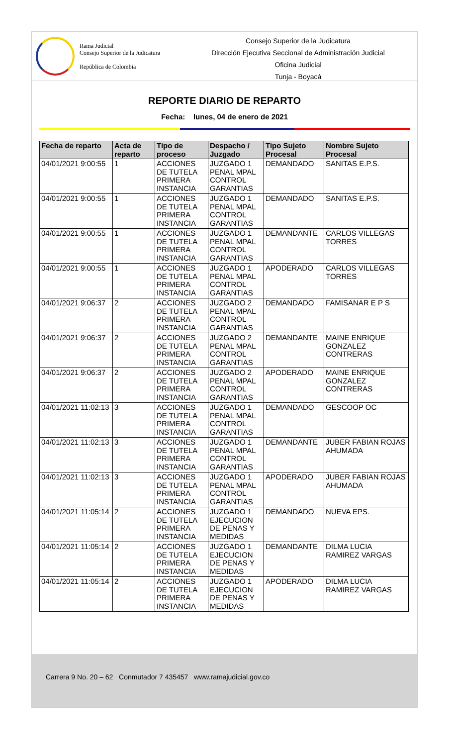Rama Judicial
Consejo Superior de la Judicatura
República de Colombia
Consejo Superior de la Judicatura
Dirección Ejecutiva Seccional de Administración Judicial
Oficina Judicial
Tunja - Boyacá
REPORTE DIARIO DE REPARTO
Fecha: lunes, 04 de enero de 2021
| Fecha de reparto | Acta de reparto | Tipo de proceso | Despacho / Juzgado | Tipo Sujeto Procesal | Nombre Sujeto Procesal |
| --- | --- | --- | --- | --- | --- |
| 04/01/2021 9:00:55 | 1 | ACCIONES DE TUTELA PRIMERA INSTANCIA | JUZGADO 1 PENAL MPAL CONTROL GARANTIAS | DEMANDADO | SANITAS E.P.S. |
| 04/01/2021 9:00:55 | 1 | ACCIONES DE TUTELA PRIMERA INSTANCIA | JUZGADO 1 PENAL MPAL CONTROL GARANTIAS | DEMANDADO | SANITAS E.P.S. |
| 04/01/2021 9:00:55 | 1 | ACCIONES DE TUTELA PRIMERA INSTANCIA | JUZGADO 1 PENAL MPAL CONTROL GARANTIAS | DEMANDANTE | CARLOS VILLEGAS TORRES |
| 04/01/2021 9:00:55 | 1 | ACCIONES DE TUTELA PRIMERA INSTANCIA | JUZGADO 1 PENAL MPAL CONTROL GARANTIAS | APODERADO | CARLOS VILLEGAS TORRES |
| 04/01/2021 9:06:37 | 2 | ACCIONES DE TUTELA PRIMERA INSTANCIA | JUZGADO 2 PENAL MPAL CONTROL GARANTIAS | DEMANDADO | FAMISANAR E P S |
| 04/01/2021 9:06:37 | 2 | ACCIONES DE TUTELA PRIMERA INSTANCIA | JUZGADO 2 PENAL MPAL CONTROL GARANTIAS | DEMANDANTE | MAINE ENRIQUE GONZALEZ CONTRERAS |
| 04/01/2021 9:06:37 | 2 | ACCIONES DE TUTELA PRIMERA INSTANCIA | JUZGADO 2 PENAL MPAL CONTROL GARANTIAS | APODERADO | MAINE ENRIQUE GONZALEZ CONTRERAS |
| 04/01/2021 11:02:13 | 3 | ACCIONES DE TUTELA PRIMERA INSTANCIA | JUZGADO 1 PENAL MPAL CONTROL GARANTIAS | DEMANDADO | GESCOOP OC |
| 04/01/2021 11:02:13 | 3 | ACCIONES DE TUTELA PRIMERA INSTANCIA | JUZGADO 1 PENAL MPAL CONTROL GARANTIAS | DEMANDANTE | JUBER FABIAN ROJAS AHUMADA |
| 04/01/2021 11:02:13 | 3 | ACCIONES DE TUTELA PRIMERA INSTANCIA | JUZGADO 1 PENAL MPAL CONTROL GARANTIAS | APODERADO | JUBER FABIAN ROJAS AHUMADA |
| 04/01/2021 11:05:14 | 2 | ACCIONES DE TUTELA PRIMERA INSTANCIA | JUZGADO 1 EJECUCION DE PENAS Y MEDIDAS | DEMANDADO | NUEVA EPS. |
| 04/01/2021 11:05:14 | 2 | ACCIONES DE TUTELA PRIMERA INSTANCIA | JUZGADO 1 EJECUCION DE PENAS Y MEDIDAS | DEMANDANTE | DILMA LUCIA RAMIREZ VARGAS |
| 04/01/2021 11:05:14 | 2 | ACCIONES DE TUTELA PRIMERA INSTANCIA | JUZGADO 1 EJECUCION DE PENAS Y MEDIDAS | APODERADO | DILMA LUCIA RAMIREZ VARGAS |
Carrera 9 No. 20 – 62 Conmutador 7 435457 www.ramajudicial.gov.co